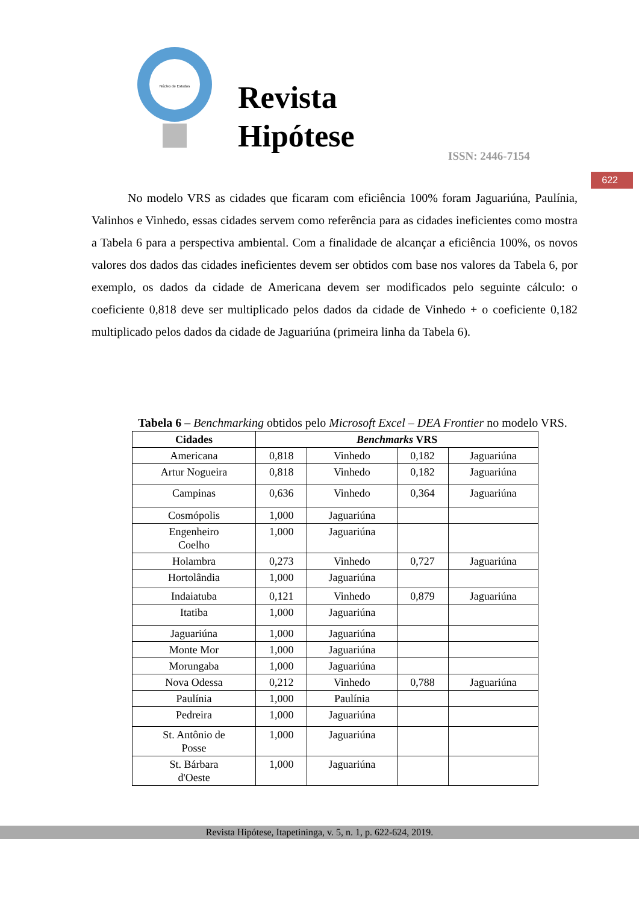Núcleo de Estudos
Revista
Hipótese
ISSN: 2446-7154
622
No modelo VRS as cidades que ficaram com eficiência 100% foram Jaguariúna, Paulínia, Valinhos e Vinhedo, essas cidades servem como referência para as cidades ineficientes como mostra a Tabela 6 para a perspectiva ambiental. Com a finalidade de alcançar a eficiência 100%, os novos valores dos dados das cidades ineficientes devem ser obtidos com base nos valores da Tabela 6, por exemplo, os dados da cidade de Americana devem ser modificados pelo seguinte cálculo: o coeficiente 0,818 deve ser multiplicado pelos dados da cidade de Vinhedo + o coeficiente 0,182 multiplicado pelos dados da cidade de Jaguariúna (primeira linha da Tabela 6).
Tabela 6 – Benchmarking obtidos pelo Microsoft Excel – DEA Frontier no modelo VRS.
| Cidades | Benchmarks VRS | | | |
| --- | --- | --- | --- | --- |
| Americana | 0,818 | Vinhedo | 0,182 | Jaguariúna |
| Artur Nogueira | 0,818 | Vinhedo | 0,182 | Jaguariúna |
| Campinas | 0,636 | Vinhedo | 0,364 | Jaguariúna |
| Cosmópolis | 1,000 | Jaguariúna | | |
| Engenheiro Coelho | 1,000 | Jaguariúna | | |
| Holambra | 0,273 | Vinhedo | 0,727 | Jaguariúna |
| Hortolândia | 1,000 | Jaguariúna | | |
| Indaiatuba | 0,121 | Vinhedo | 0,879 | Jaguariúna |
| Itatiba | 1,000 | Jaguariúna | | |
| Jaguariúna | 1,000 | Jaguariúna | | |
| Monte Mor | 1,000 | Jaguariúna | | |
| Morungaba | 1,000 | Jaguariúna | | |
| Nova Odessa | 0,212 | Vinhedo | 0,788 | Jaguariúna |
| Paulínia | 1,000 | Paulínia | | |
| Pedreira | 1,000 | Jaguariúna | | |
| St. Antônio de Posse | 1,000 | Jaguariúna | | |
| St. Bárbara d'Oeste | 1,000 | Jaguariúna | | |
Revista Hipótese, Itapetininga, v. 5, n. 1, p. 622-624, 2019.